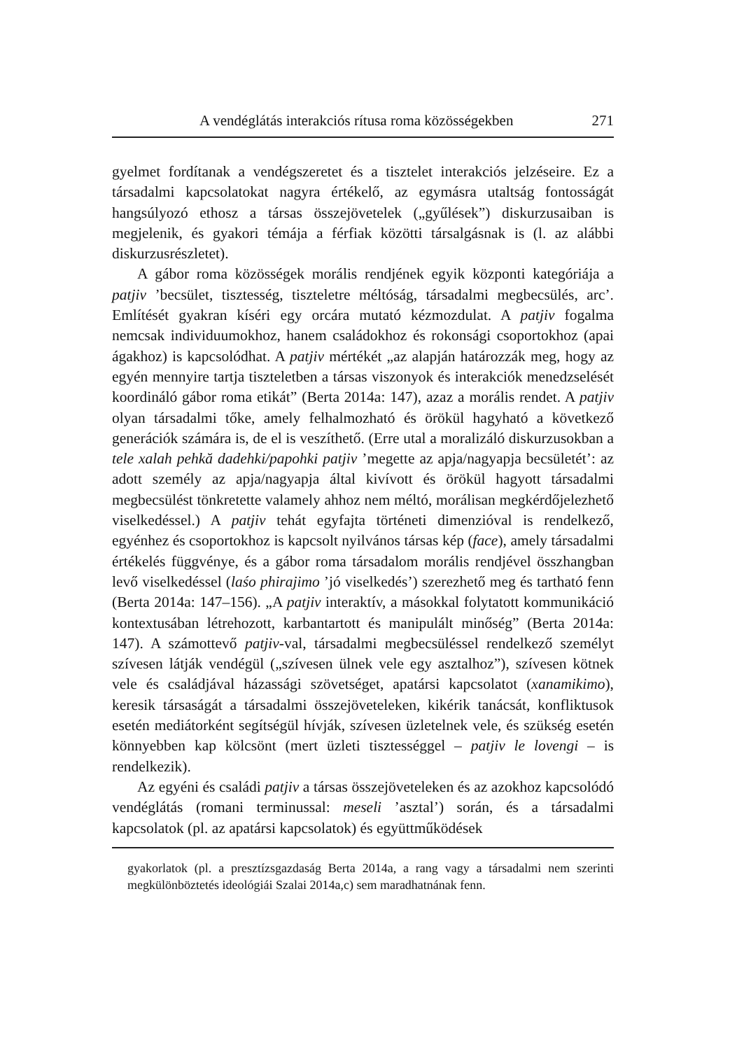A vendéglátás interakciós rítusa roma közösségekben 271
gyelmet fordítanak a vendégszeretet és a tisztelet interakciós jelzéseire. Ez a társadalmi kapcsolatokat nagyra értékelő, az egymásra utaltság fontosságát hangsúlyozó ethosz a társas összejövetelek („gyűlések”) diskurzusaiban is megjelenik, és gyakori témája a férfiak közötti társalgásnak is (l. az alábbi diskurzusrészletet).
A gábor roma közösségek morális rendjének egyik központi kategóriája a patjiv ’becsület, tisztesség, tiszteletre méltóság, társadalmi megbecsülés, arc’. Említését gyakran kíséri egy orcára mutató kézmozdulat. A patjiv fogalma nemcsak individuumokhoz, hanem családokhoz és rokonsági csoportokhoz (apai ágakhoz) is kapcsolódhat. A patjiv mértékét „az alapján határozzák meg, hogy az egyén mennyire tartja tiszteletben a társas viszonyok és interakciók menedzselését koordináló gábor roma etikát” (Berta 2014a: 147), azaz a morális rendet. A patjiv olyan társadalmi tőke, amely felhalmozható és örökül hagyható a következő generációk számára is, de el is veszíthető. (Erre utal a moralizáló diskurzusokban a tele xalah pehkă dadehki/papohki patjiv ’megette az apja/nagyapja becsületét’: az adott személy az apja/nagyapja által kivívott és örökül hagyott társadalmi megbecsülést tönkretette valamely ahhoz nem méltó, morálisan megkérdőjelezhető viselkedéssel.) A patjiv tehát egyfajta történeti dimenzióval is rendelkező, egyénhez és csoportokhoz is kapcsolt nyilvános társas kép (face), amely társadalmi értékelés függvénye, és a gábor roma társadalom morális rendjével összhangban levő viselkedéssel (laśo phirajimo ’jó viselkedés’) szerezhető meg és tartható fenn (Berta 2014a: 147–156). „A patjiv interaktív, a másokkal folytatott kommunikáció kontextusában létrehozott, karbantartott és manipulált minőség” (Berta 2014a: 147). A számottevő patjiv-val, társadalmi megbecsüléssel rendelkező személyt szívesen látják vendégül („szívesen ülnek vele egy asztalhoz”), szívesen kötnek vele és családjával házassági szövetséget, apatársi kapcsolatot (xanamikimo), keresik társaságát a társadalmi összejöveteleken, kikérik tanácsát, konfliktusok esetén mediátorként segítségül hívják, szívesen üzletelnek vele, és szükség esetén könnyebben kap kölcsönt (mert üzleti tisztességgel – patjiv le lovengi – is rendelkezik).
Az egyéni és családi patjiv a társas összejöveteleken és az azokhoz kapcsolódó vendéglátás (romani terminussal: meseli ’asztal’) során, és a társadalmi kapcsolatok (pl. az apatársi kapcsolatok) és együttműködések
gyakorlatok (pl. a presztízsgazdaság Berta 2014a, a rang vagy a társadalmi nem szerinti megkülönböztetés ideológiái Szalai 2014a,c) sem maradhatnának fenn.